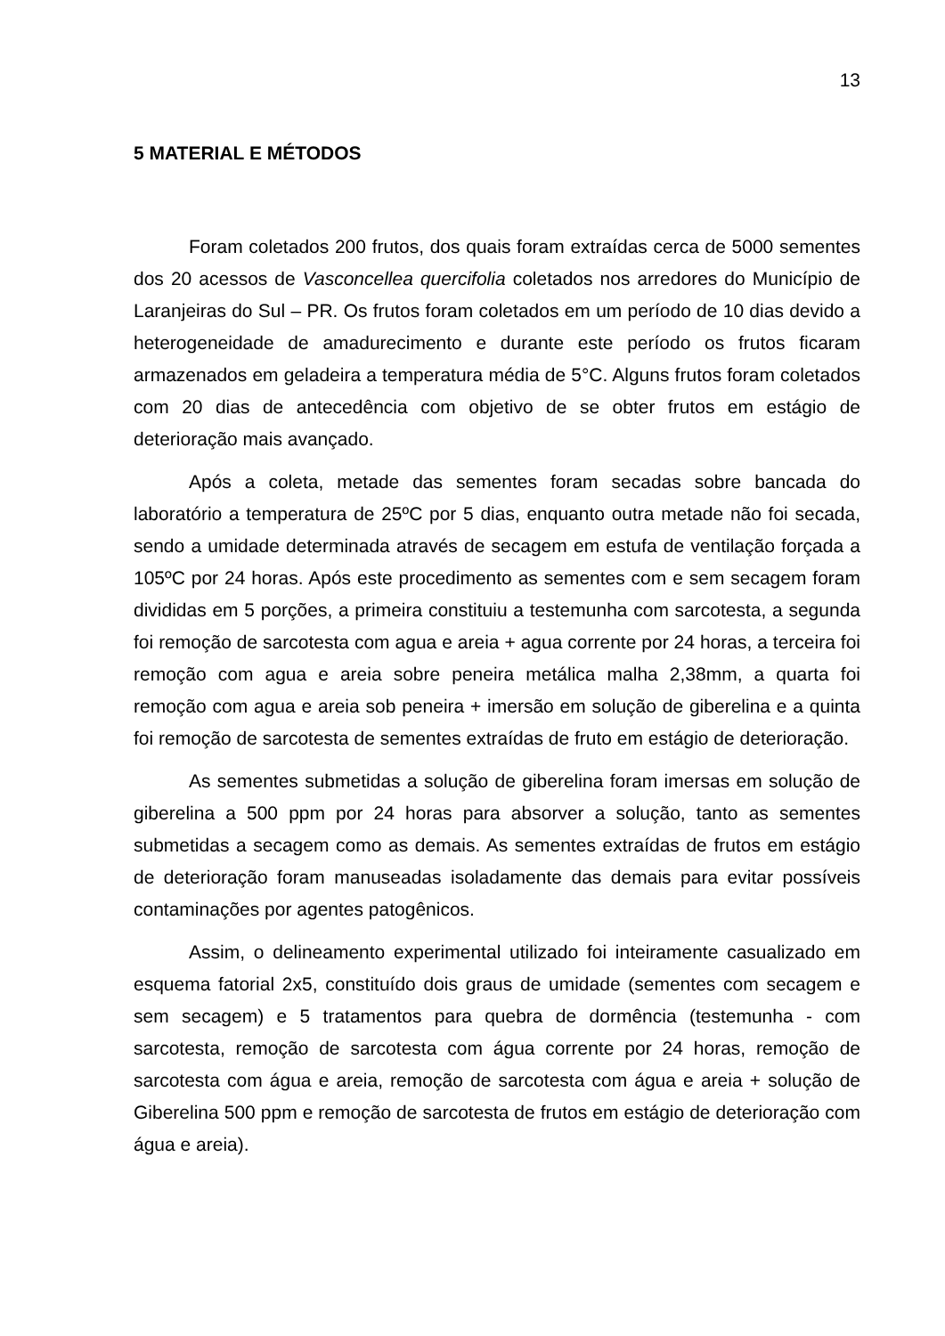13
5 MATERIAL E MÉTODOS
Foram coletados 200 frutos, dos quais foram extraídas cerca de 5000 sementes dos 20 acessos de Vasconcellea quercifolia coletados nos arredores do Município de Laranjeiras do Sul – PR. Os frutos foram coletados em um período de 10 dias devido a heterogeneidade de amadurecimento e durante este período os frutos ficaram armazenados em geladeira a temperatura média de 5°C. Alguns frutos foram coletados com 20 dias de antecedência com objetivo de se obter frutos em estágio de deterioração mais avançado.
Após a coleta, metade das sementes foram secadas sobre bancada do laboratório a temperatura de 25ºC por 5 dias, enquanto outra metade não foi secada, sendo a umidade determinada através de secagem em estufa de ventilação forçada a 105ºC por 24 horas. Após este procedimento as sementes com e sem secagem foram divididas em 5 porções, a primeira constituiu a testemunha com sarcotesta, a segunda foi remoção de sarcotesta com agua e areia + agua corrente por 24 horas, a terceira foi remoção com agua e areia sobre peneira metálica malha 2,38mm, a quarta foi remoção com agua e areia sob peneira + imersão em solução de giberelina e a quinta foi remoção de sarcotesta de sementes extraídas de fruto em estágio de deterioração.
As sementes submetidas a solução de giberelina foram imersas em solução de giberelina a 500 ppm por 24 horas para absorver a solução, tanto as sementes submetidas a secagem como as demais. As sementes extraídas de frutos em estágio de deterioração foram manuseadas isoladamente das demais para evitar possíveis contaminações por agentes patogênicos.
Assim, o delineamento experimental utilizado foi inteiramente casualizado em esquema fatorial 2x5, constituído dois graus de umidade (sementes com secagem e sem secagem) e 5 tratamentos para quebra de dormência (testemunha - com sarcotesta, remoção de sarcotesta com água corrente por 24 horas, remoção de sarcotesta com água e areia, remoção de sarcotesta com água e areia + solução de Giberelina 500 ppm e remoção de sarcotesta de frutos em estágio de deterioração com água e areia).